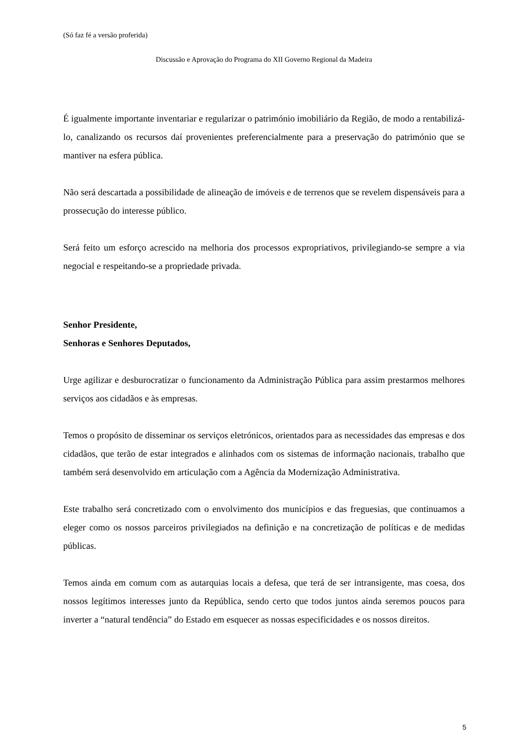(Só faz fé a versão proferida)
Discussão e Aprovação do Programa do XII Governo Regional da Madeira
É igualmente importante inventariar e regularizar o património imobiliário da Região, de modo a rentabilizá-lo, canalizando os recursos daí provenientes preferencialmente para a preservação do património que se mantiver na esfera pública.
Não será descartada a possibilidade de alineação de imóveis e de terrenos que se revelem dispensáveis para a prossecução do interesse público.
Será feito um esforço acrescido na melhoria dos processos expropriativos, privilegiando-se sempre a via negocial e respeitando-se a propriedade privada.
Senhor Presidente,
Senhoras e Senhores Deputados,
Urge agilizar e desburocratizar o funcionamento da Administração Pública para assim prestarmos melhores serviços aos cidadãos e às empresas.
Temos o propósito de disseminar os serviços eletrónicos, orientados para as necessidades das empresas e dos cidadãos, que terão de estar integrados e alinhados com os sistemas de informação nacionais, trabalho que também será desenvolvido em articulação com a Agência da Modernização Administrativa.
Este trabalho será concretizado com o envolvimento dos municípios e das freguesias, que continuamos a eleger como os nossos parceiros privilegiados na definição e na concretização de políticas e de medidas públicas.
Temos ainda em comum com as autarquias locais a defesa, que terá de ser intransigente, mas coesa, dos nossos legítimos interesses junto da República, sendo certo que todos juntos ainda seremos poucos para inverter a “natural tendência” do Estado em esquecer as nossas especificidades e os nossos direitos.
5